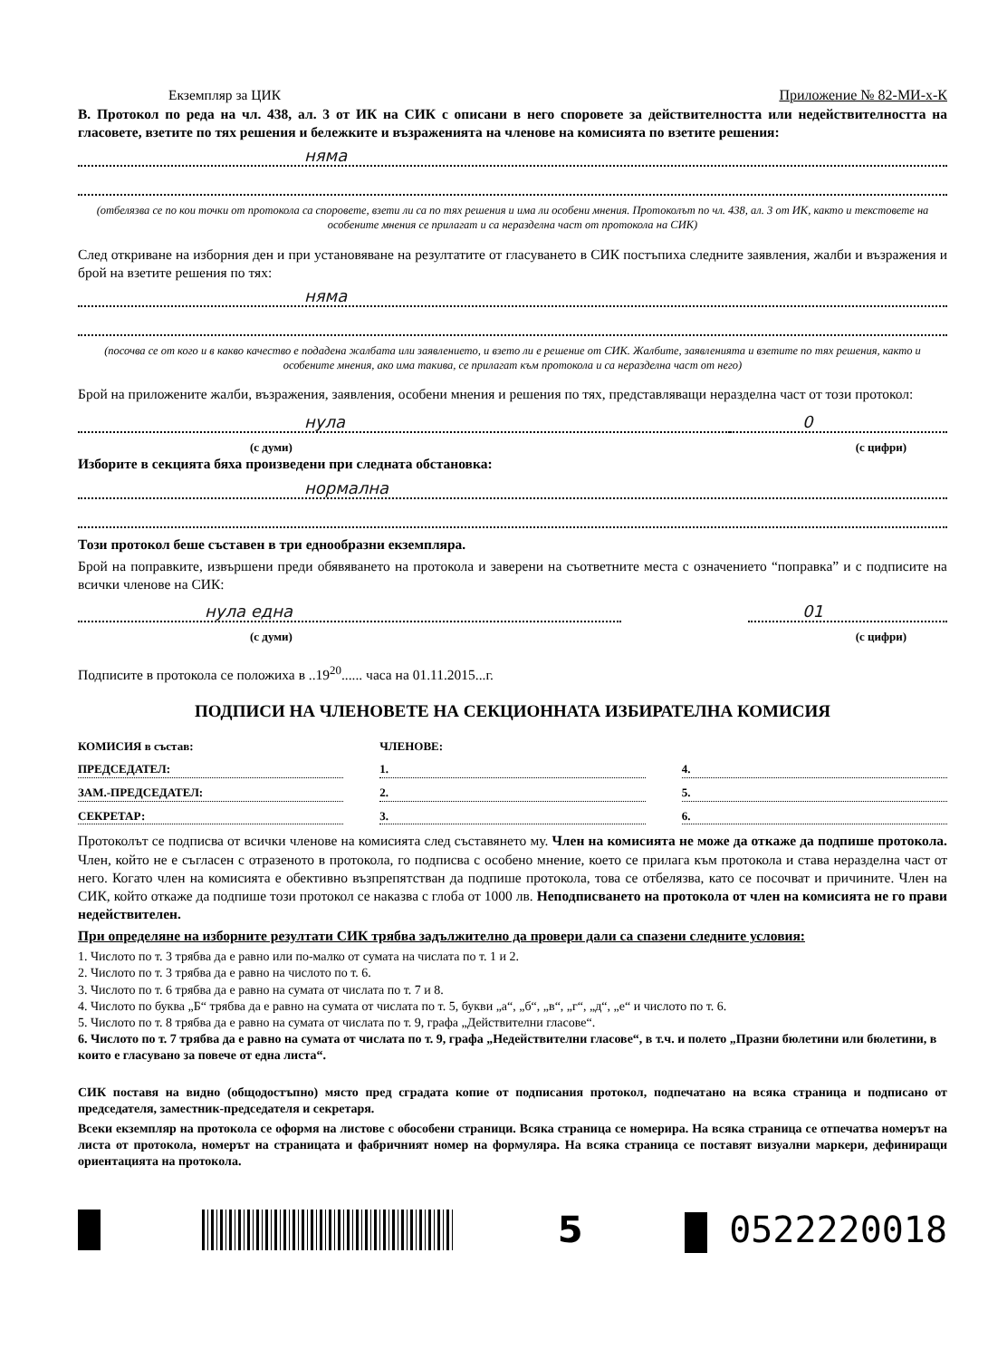Екземпляр за ЦИК Приложение № 82-МИ-х-К
В. Протокол по реда на чл. 438, ал. 3 от ИК на СИК с описани в него споровете за действителността или недействителността на гласовете, взетите по тях решения и бележките и възраженията на членове на комисията по взетите решения:
няма
(отбелязва се по кои точки от протокола са споровете, взети ли са по тях решения и има ли особени мнения. Протоколът по чл. 438, ал. 3 от ИК, както и текстовете на особените мнения се прилагат и са неразделна част от протокола на СИК)
След откриване на изборния ден и при установяване на резултатите от гласуването в СИК постъпиха следните заявления, жалби и възражения и брой на взетите решения по тях:
няма
(посочва се от кого и в какво качество е подадена жалбата или заявлението, и взето ли е решение от СИК. Жалбите, заявленията и взетите по тях решения, както и особените мнения, ако има такива, се прилагат към протокола и са неразделна част от него)
Брой на приложените жалби, възражения, заявления, особени мнения и решения по тях, представляващи неразделна част от този протокол:
нула 0
(с думи) (с цифри)
Изборите в секцията бяха произведени при следната обстановка:
нормална
Този протокол беше съставен в три еднообразни екземпляра.
Брой на поправките, извършени преди обявяването на протокола и заверени на съответните места с означението “поправка” и с подписите на всички членове на СИК:
нула една 01
(с думи) (с цифри)
Подписите в протокола се положиха в ..19<sup>20</sup>...... часа на 01.11.2015...г.
ПОДПИСИ НА ЧЛЕНОВЕТЕ НА СЕКЦИОННАТА ИЗБИРАТЕЛНА КОМИСИЯ
КОМИСИЯ в състав:
ПРЕДСЕДАТЕЛ:
ЗАМ.-ПРЕДСЕДАТЕЛ:
СЕКРЕТАР:
ЧЛЕНОВЕ:
1.
2.
3.
4.
5.
6.
Протоколът се подписва от всички членове на комисията след съставянето му. Член на комисията не може да откаже да подпише протокола. Член, който не е съгласен с отразеното в протокола, го подписва с особено мнение, което се прилага към протокола и става неразделна част от него. Когато член на комисията е обективно възпрепятстван да подпише протокола, това се отбелязва, като се посочват и причините. Член на СИК, който откаже да подпише този протокол се наказва с глоба от 1000 лв. Неподписването на протокола от член на комисията не го прави недействителен.
При определяне на изборните резултати СИК трябва задължително да провери дали са спазени следните условия:
1. Числото по т. 3 трябва да е равно или по-малко от сумата на числата по т. 1 и 2.
2. Числото по т. 3 трябва да е равно на числото по т. 6.
3. Числото по т. 6 трябва да е равно на сумата от числата по т. 7 и 8.
4. Числото по буква „Б“ трябва да е равно на сумата от числата по т. 5, букви „а“, „б“, „в“, „г“, „д“, „е“ и числото по т. 6.
5. Числото по т. 8 трябва да е равно на сумата от числата по т. 9, графа „Действителни гласове“.
6. Числото по т. 7 трябва да е равно на сумата от числата по т. 9, графа „Недействителни гласове“, в т.ч. и полето „Празни бюлетини или бюлетини, в които е гласувано за повече от една листа“.
СИК поставя на видно (общодостъпно) място пред сградата копие от подписания протокол, подпечатано на всяка страница и подписано от председателя, заместник-председателя и секретаря.
Всеки екземпляр на протокола се оформя на листове с обособени страници. Всяка страница се номерира. На всяка страница се отпечатва номерът на листа от протокола, номерът на страницата и фабричният номер на формуляра. На всяка страница се поставят визуални маркери, дефиниращи ориентацията на протокола.
5 0522220018